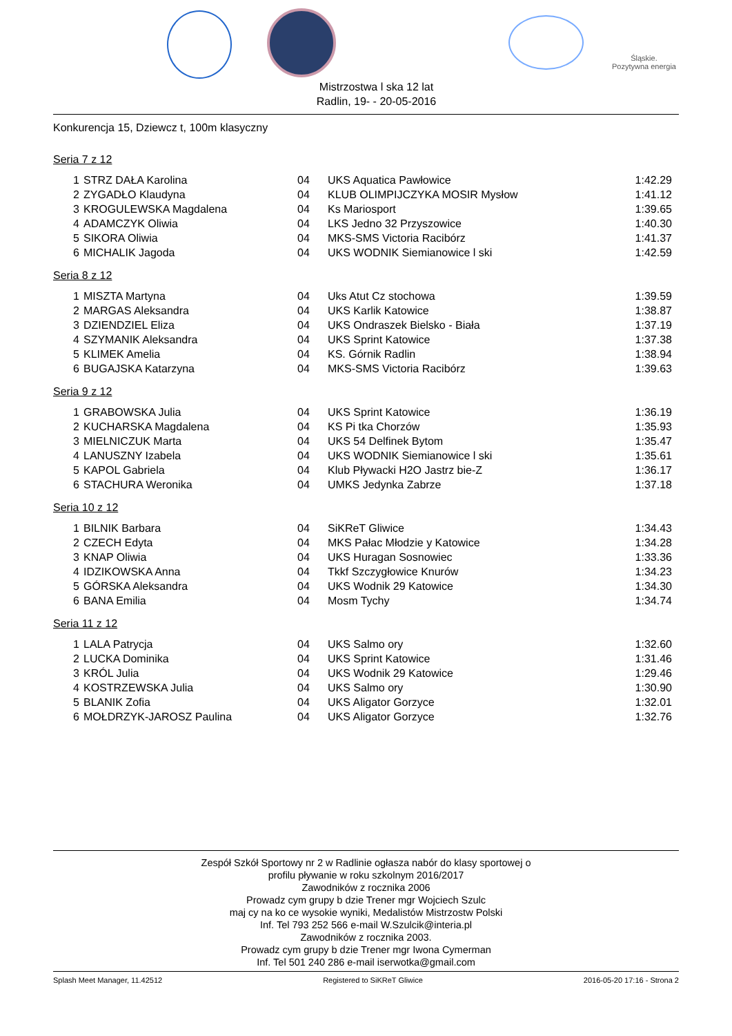Śląskie.
Pozytywna energia
Mistrzostwa l ska 12 lat
Radlin, 19- - 20-05-2016
Konkurencja 15, Dziewcz t, 100m klasyczny
Seria 7 z 12
| 1 | STRZ DAŁA Karolina | 04 | UKS Aquatica Pawłowice | 1:42.29 |
| 2 | ZYGADŁO Klaudyna | 04 | KLUB OLIMPIJCZYKA MOSIR Mysłow | 1:41.12 |
| 3 | KROGULEWSKA Magdalena | 04 | Ks Mariosport | 1:39.65 |
| 4 | ADAMCZYK Oliwia | 04 | LKS Jedno 32 Przyszowice | 1:40.30 |
| 5 | SIKORA Oliwia | 04 | MKS-SMS Victoria Racibórz | 1:41.37 |
| 6 | MICHALIK Jagoda | 04 | UKS WODNIK Siemianowice l ski | 1:42.59 |
Seria 8 z 12
| 1 | MISZTA Martyna | 04 | Uks Atut Cz stochowa | 1:39.59 |
| 2 | MARGAS Aleksandra | 04 | UKS Karlik Katowice | 1:38.87 |
| 3 | DZIENDZIEL Eliza | 04 | UKS Ondraszek Bielsko - Biała | 1:37.19 |
| 4 | SZYMANIK Aleksandra | 04 | UKS Sprint Katowice | 1:37.38 |
| 5 | KLIMEK Amelia | 04 | KS. Górnik Radlin | 1:38.94 |
| 6 | BUGAJSKA Katarzyna | 04 | MKS-SMS Victoria Racibórz | 1:39.63 |
Seria 9 z 12
| 1 | GRABOWSKA Julia | 04 | UKS Sprint Katowice | 1:36.19 |
| 2 | KUCHARSKA Magdalena | 04 | KS Pi tka Chorzów | 1:35.93 |
| 3 | MIELNICZUK Marta | 04 | UKS 54 Delfinek Bytom | 1:35.47 |
| 4 | LANUSZNY Izabela | 04 | UKS WODNIK Siemianowice l ski | 1:35.61 |
| 5 | KAPOL Gabriela | 04 | Klub Pływacki H2O Jastrz bie-Z | 1:36.17 |
| 6 | STACHURA Weronika | 04 | UMKS Jedynka Zabrze | 1:37.18 |
Seria 10 z 12
| 1 | BILNIK Barbara | 04 | SiKReT Gliwice | 1:34.43 |
| 2 | CZECH Edyta | 04 | MKS Pałac Młodzie y Katowice | 1:34.28 |
| 3 | KNAP Oliwia | 04 | UKS Huragan Sosnowiec | 1:33.36 |
| 4 | IDZIKOWSKA Anna | 04 | Tkkf Szczygłowice Knurów | 1:34.23 |
| 5 | GÓRSKA Aleksandra | 04 | UKS Wodnik 29 Katowice | 1:34.30 |
| 6 | BANA Emilia | 04 | Mosm Tychy | 1:34.74 |
Seria 11 z 12
| 1 | LALA Patrycja | 04 | UKS Salmo ory | 1:32.60 |
| 2 | LUCKA Dominika | 04 | UKS Sprint Katowice | 1:31.46 |
| 3 | KRÓL Julia | 04 | UKS Wodnik 29 Katowice | 1:29.46 |
| 4 | KOSTRZEWSKA Julia | 04 | UKS Salmo ory | 1:30.90 |
| 5 | BLANIK Zofia | 04 | UKS Aligator Gorzyce | 1:32.01 |
| 6 | MOŁDRZYK-JAROSZ Paulina | 04 | UKS Aligator Gorzyce | 1:32.76 |
Zespół Szkół Sportowy nr 2 w Radlinie ogłasza nabór do klasy sportowej o
profilu pływanie w roku szkolnym 2016/2017
Zawodników z rocznika 2006
Prowadz cym grupy b dzie Trener mgr Wojciech Szulc
maj cy na ko ce wysokie wyniki, Medalistów Mistrzostw Polski
Inf. Tel 793 252 566 e-mail W.Szulcik@interia.pl
Zawodników z rocznika 2003.
Prowadz cym grupy b dzie Trener mgr Iwona Cymerman
Inf. Tel 501 240 286 e-mail iserwotka@gmail.com
Splash Meet Manager, 11.42512 Registered to SiKReT Gliwice 2016-05-20 17:16 - Strona 2